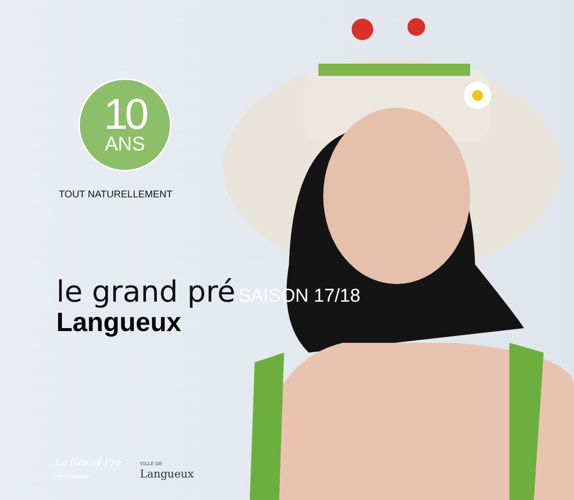10
ANS
TOUT NATURELLEMENT
le grand pré
SAISON 17/18
Langueux
Le Grand Pré
Ville de Langueux
VILLE DE
Langueux